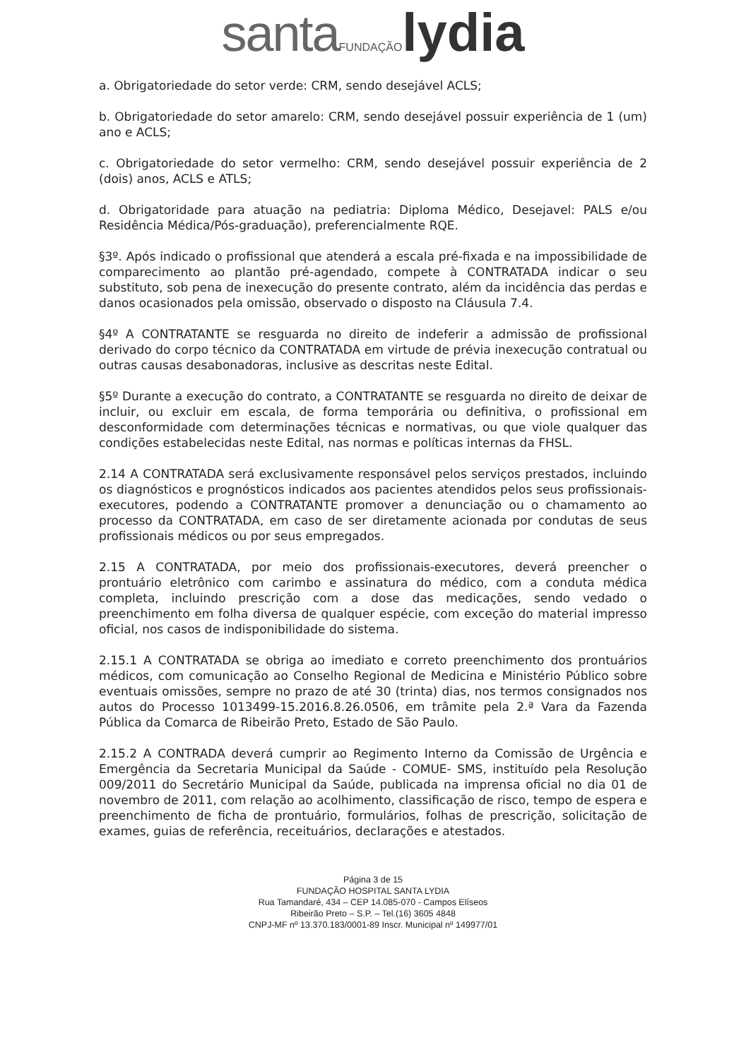santa FUNDAÇÃO lydia
a. Obrigatoriedade do setor verde: CRM, sendo desejável ACLS;
b. Obrigatoriedade do setor amarelo: CRM, sendo desejável possuir experiência de 1 (um) ano e ACLS;
c. Obrigatoriedade do setor vermelho: CRM, sendo desejável possuir experiência de 2 (dois) anos, ACLS e ATLS;
d. Obrigatoridade para atuação na pediatria: Diploma Médico, Desejavel: PALS e/ou Residência Médica/Pós-graduação), preferencialmente RQE.
§3º. Após indicado o profissional que atenderá a escala pré-fixada e na impossibilidade de comparecimento ao plantão pré-agendado, compete à CONTRATADA indicar o seu substituto, sob pena de inexecução do presente contrato, além da incidência das perdas e danos ocasionados pela omissão, observado o disposto na Cláusula 7.4.
§4º A CONTRATANTE se resguarda no direito de indeferir a admissão de profissional derivado do corpo técnico da CONTRATADA em virtude de prévia inexecução contratual ou outras causas desabonadoras, inclusive as descritas neste Edital.
§5º Durante a execução do contrato, a CONTRATANTE se resguarda no direito de deixar de incluir, ou excluir em escala, de forma temporária ou definitiva, o profissional em desconformidade com determinações técnicas e normativas, ou que viole qualquer das condições estabelecidas neste Edital, nas normas e políticas internas da FHSL.
2.14 A CONTRATADA será exclusivamente responsável pelos serviços prestados, incluindo os diagnósticos e prognósticos indicados aos pacientes atendidos pelos seus profissionais-executores, podendo a CONTRATANTE promover a denunciação ou o chamamento ao processo da CONTRATADA, em caso de ser diretamente acionada por condutas de seus profissionais médicos ou por seus empregados.
2.15 A CONTRATADA, por meio dos profissionais-executores, deverá preencher o prontuário eletrônico com carimbo e assinatura do médico, com a conduta médica completa, incluindo prescrição com a dose das medicações, sendo vedado o preenchimento em folha diversa de qualquer espécie, com exceção do material impresso oficial, nos casos de indisponibilidade do sistema.
2.15.1 A CONTRATADA se obriga ao imediato e correto preenchimento dos prontuários médicos, com comunicação ao Conselho Regional de Medicina e Ministério Público sobre eventuais omissões, sempre no prazo de até 30 (trinta) dias, nos termos consignados nos autos do Processo 1013499-15.2016.8.26.0506, em trâmite pela 2.ª Vara da Fazenda Pública da Comarca de Ribeirão Preto, Estado de São Paulo.
2.15.2 A CONTRADA deverá cumprir ao Regimento Interno da Comissão de Urgência e Emergência da Secretaria Municipal da Saúde - COMUE- SMS, instituído pela Resolução 009/2011 do Secretário Municipal da Saúde, publicada na imprensa oficial no dia 01 de novembro de 2011, com relação ao acolhimento, classificação de risco, tempo de espera e preenchimento de ficha de prontuário, formulários, folhas de prescrição, solicitação de exames, guias de referência, receituários, declarações e atestados.
Página 3 de 15
FUNDAÇÃO HOSPITAL SANTA LYDIA
Rua Tamandaré, 434 – CEP 14.085-070 - Campos Elíseos
Ribeirão Preto – S.P. – Tel.(16) 3605 4848
CNPJ-MF nº 13.370.183/0001-89 Inscr. Municipal nº 149977/01